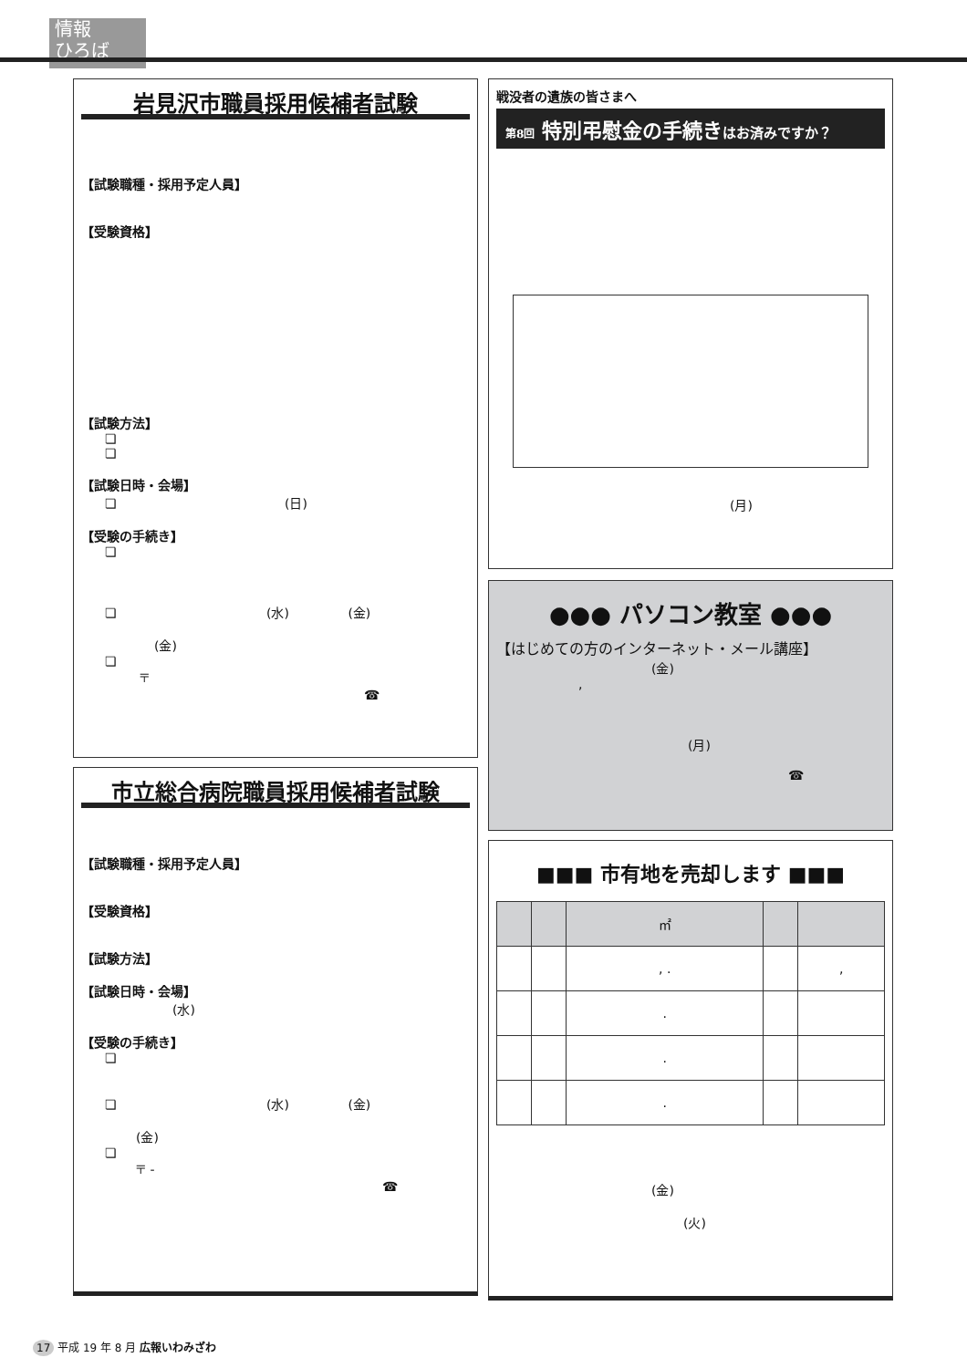情報
ひろば
岩見沢市職員採用候補者試験
【試験職種・採用予定人員】
【受験資格】
【試験方法】
❏
❏
【試験日時・会場】
❏ (日)
【受験の手続き】
❏
❏ (水) (金)
(金)
❏
〒
☎
市立総合病院職員採用候補者試験
【試験職種・採用予定人員】
【受験資格】
【試験方法】
【試験日時・会場】
(水)
【受験の手続き】
❏
❏ (水) (金)
(金)
❏
〒 -
☎
戦没者の遺族の皆さまへ
第8回 特別弔慰金の手続きはお済みですか？
(月)
●●● パソコン教室 ●●●
【はじめての方のインターネット・メール講座】
(金)
,
(月)
☎
■■■ 市有地を売却します ■■■
| | | ㎡ | | |
| | | , . | | , |
| | | . | | |
| | | . | | |
| | | . | | |
(金)
(火)
17 平成 19 年 8 月 広報いわみざわ